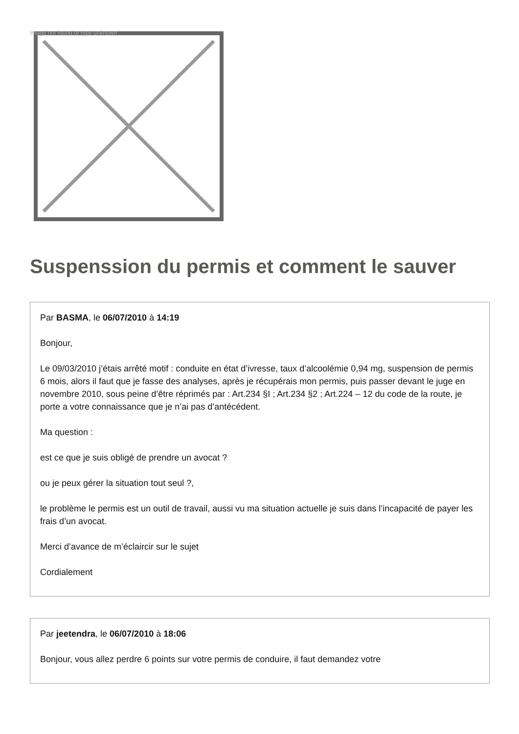Image not found or type unknown
Suspenssion du permis et comment le sauver
Par BASMA, le 06/07/2010 à 14:19
Bonjour,
Le 09/03/2010 j’étais arrêté motif : conduite en état d’ivresse, taux d’alcoolémie 0,94 mg, suspension de permis 6 mois, alors il faut que je fasse des analyses, après je récupérais mon permis, puis passer devant le juge en novembre 2010, sous peine d’être réprimés par : Art.234 §I ; Art.234 §2 ; Art.224 – 12 du code de la route, je porte a votre connaissance que je n’ai pas d’antécédent.
Ma question :
est ce que je suis obligé de prendre un avocat ?
ou je peux gérer la situation tout seul ?,
le problème le permis est un outil de travail, aussi vu ma situation actuelle je suis dans l’incapacité de payer les frais d’un avocat.
Merci d’avance de m’éclaircir sur le sujet
Cordialement
Par jeetendra, le 06/07/2010 à 18:06
Bonjour, vous allez perdre 6 points sur votre permis de conduire, il faut demandez votre